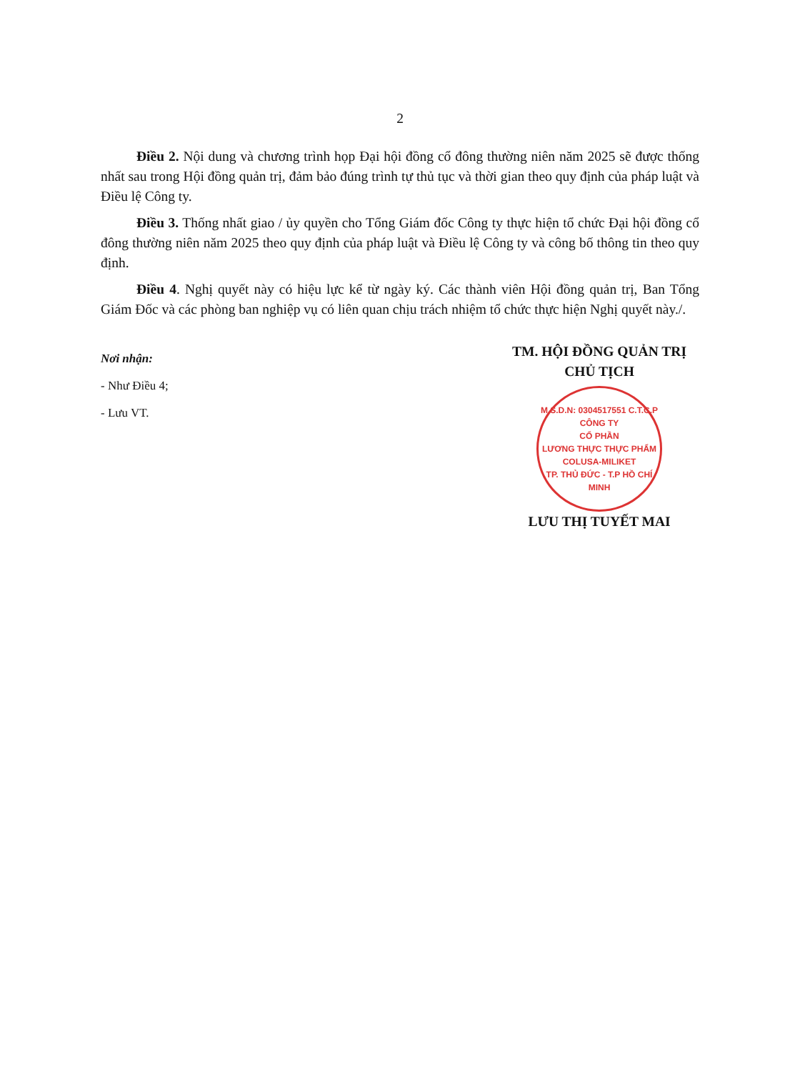2
Điều 2. Nội dung và chương trình họp Đại hội đồng cổ đông thường niên năm 2025 sẽ được thống nhất sau trong Hội đồng quản trị, đảm bảo đúng trình tự thủ tục và thời gian theo quy định của pháp luật và Điều lệ Công ty.
Điều 3. Thống nhất giao / ủy quyền cho Tổng Giám đốc Công ty thực hiện tổ chức Đại hội đồng cổ đông thường niên năm 2025 theo quy định của pháp luật và Điều lệ Công ty và công bố thông tin theo quy định.
Điều 4. Nghị quyết này có hiệu lực kể từ ngày ký. Các thành viên Hội đồng quản trị, Ban Tổng Giám Đốc và các phòng ban nghiệp vụ có liên quan chịu trách nhiệm tổ chức thực hiện Nghị quyết này./.
Nơi nhận:
- Như Điều 4;
- Lưu VT.
TM. HỘI ĐỒNG QUẢN TRỊ
CHỦ TỊCH
M.S.D.N: 0304517551 C.T.C.P
CÔNG TY
CỔ PHẦN
LƯƠNG THỰC THỰC PHẨM
COLUSA-MILIKET
TP. THỦ ĐỨC - T.P HỒ CHÍ MINH
LƯU THỊ TUYẾT MAI